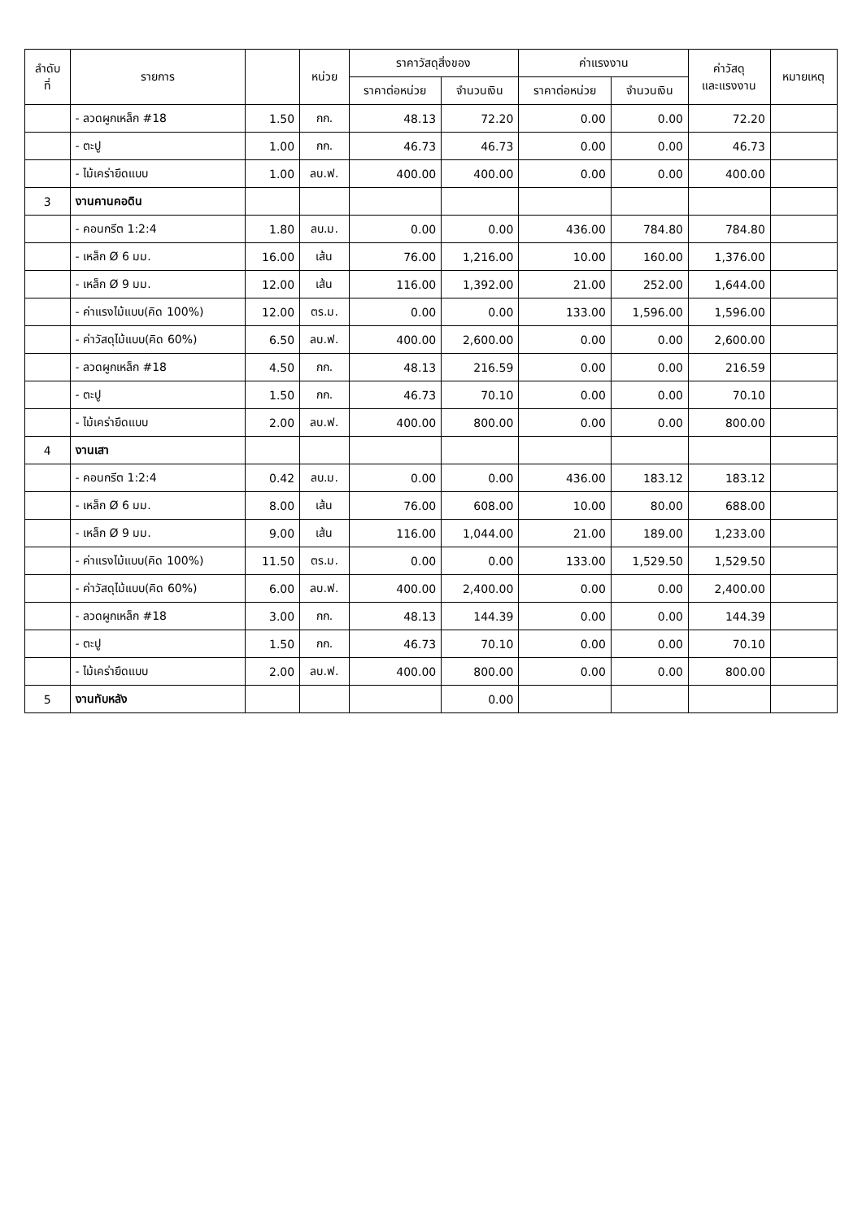| ลำดับ ที่ | รายการ | | หน่วย | ราคาวัสดุสิ่งของ | | ค่าแรงงาน | | ค่าวัสดุ และแรงงาน | หมายเหตุ |
| --- | --- | --- | --- | --- | --- | --- | --- | --- | --- |
| | | | | ราคาต่อหน่วย | จำนวนเงิน | ราคาต่อหน่วย | จำนวนเงิน | | |
| | - ลวดผูกเหล็ก #18 | 1.50 | กก. | 48.13 | 72.20 | 0.00 | 0.00 | 72.20 | |
| | - ตะปู | 1.00 | กก. | 46.73 | 46.73 | 0.00 | 0.00 | 46.73 | |
| | - ไม้เคร่ายึดแบบ | 1.00 | ลบ.ฟ. | 400.00 | 400.00 | 0.00 | 0.00 | 400.00 | |
| 3 | งานคานคอดิน | | | | | | | | |
| | - คอนกรีต 1:2:4 | 1.80 | ลบ.ม. | 0.00 | 0.00 | 436.00 | 784.80 | 784.80 | |
| | - เหล็ก Ø 6 มม. | 16.00 | เส้น | 76.00 | 1,216.00 | 10.00 | 160.00 | 1,376.00 | |
| | - เหล็ก Ø 9 มม. | 12.00 | เส้น | 116.00 | 1,392.00 | 21.00 | 252.00 | 1,644.00 | |
| | - ค่าแรงไม้แบบ(คิด 100%) | 12.00 | ตร.ม. | 0.00 | 0.00 | 133.00 | 1,596.00 | 1,596.00 | |
| | - ค่าวัสดุไม้แบบ(คิด 60%) | 6.50 | ลบ.ฟ. | 400.00 | 2,600.00 | 0.00 | 0.00 | 2,600.00 | |
| | - ลวดผูกเหล็ก #18 | 4.50 | กก. | 48.13 | 216.59 | 0.00 | 0.00 | 216.59 | |
| | - ตะปู | 1.50 | กก. | 46.73 | 70.10 | 0.00 | 0.00 | 70.10 | |
| | - ไม้เคร่ายึดแบบ | 2.00 | ลบ.ฟ. | 400.00 | 800.00 | 0.00 | 0.00 | 800.00 | |
| 4 | งานเสา | | | | | | | | |
| | - คอนกรีต 1:2:4 | 0.42 | ลบ.ม. | 0.00 | 0.00 | 436.00 | 183.12 | 183.12 | |
| | - เหล็ก Ø 6 มม. | 8.00 | เส้น | 76.00 | 608.00 | 10.00 | 80.00 | 688.00 | |
| | - เหล็ก Ø 9 มม. | 9.00 | เส้น | 116.00 | 1,044.00 | 21.00 | 189.00 | 1,233.00 | |
| | - ค่าแรงไม้แบบ(คิด 100%) | 11.50 | ตร.ม. | 0.00 | 0.00 | 133.00 | 1,529.50 | 1,529.50 | |
| | - ค่าวัสดุไม้แบบ(คิด 60%) | 6.00 | ลบ.ฟ. | 400.00 | 2,400.00 | 0.00 | 0.00 | 2,400.00 | |
| | - ลวดผูกเหล็ก #18 | 3.00 | กก. | 48.13 | 144.39 | 0.00 | 0.00 | 144.39 | |
| | - ตะปู | 1.50 | กก. | 46.73 | 70.10 | 0.00 | 0.00 | 70.10 | |
| | - ไม้เคร่ายึดแบบ | 2.00 | ลบ.ฟ. | 400.00 | 800.00 | 0.00 | 0.00 | 800.00 | |
| 5 | งานทับหลัง | | | | 0.00 | | | | |